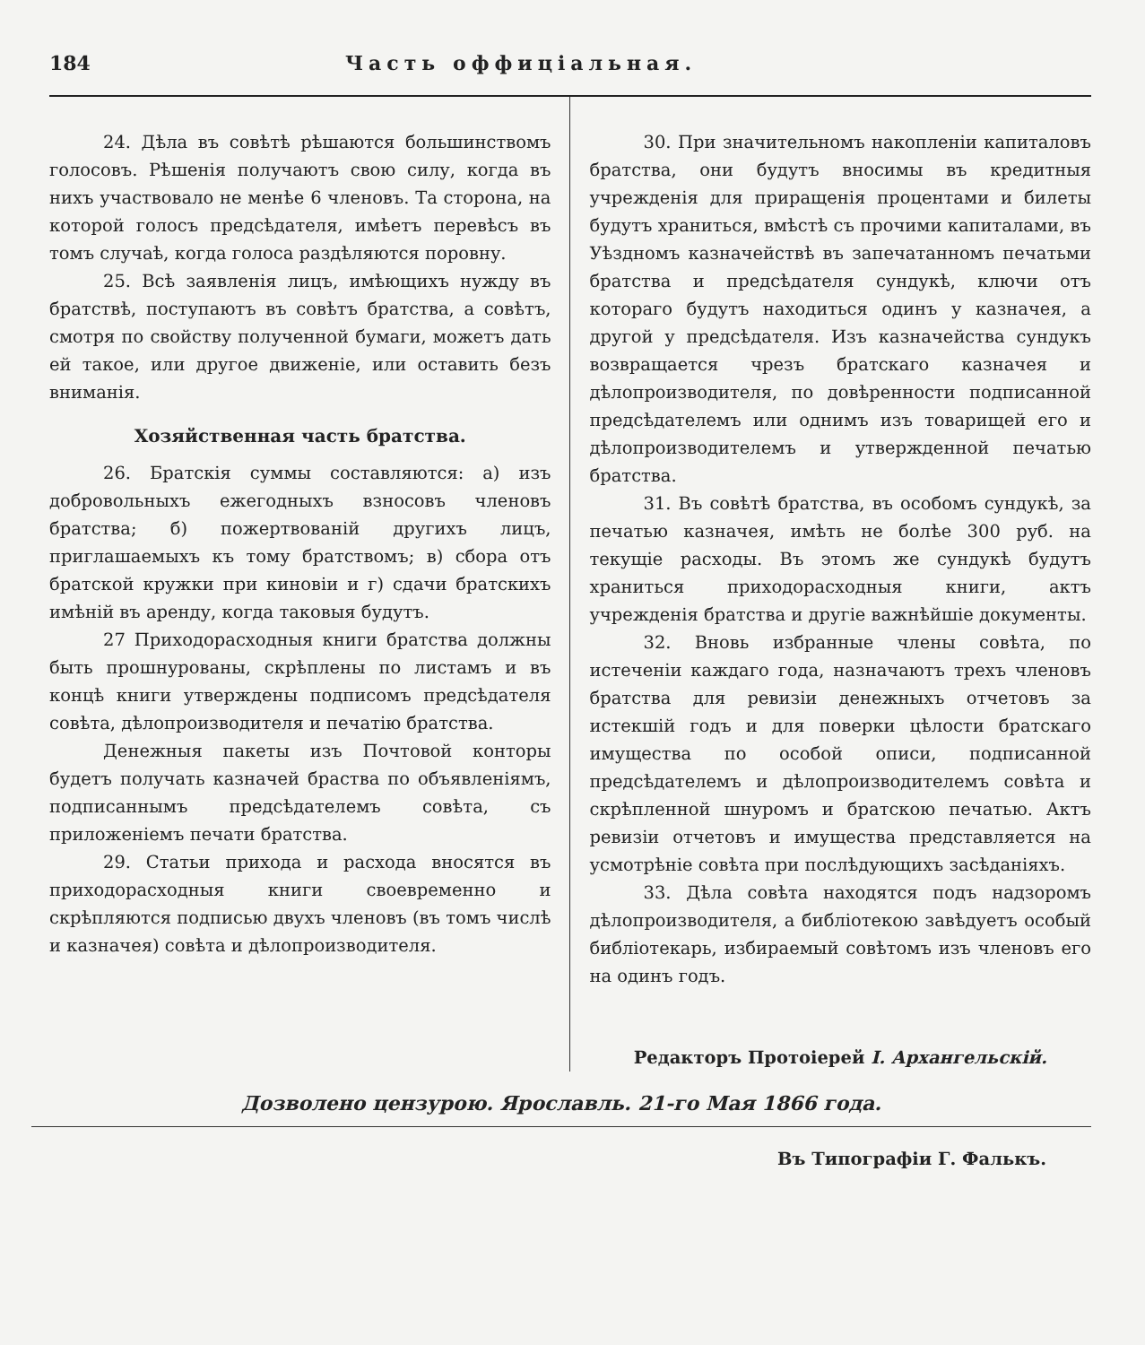184 Часть оффиціальная.
24. Дѣла въ совѣтѣ рѣшаются большинствомъ голосовъ. Рѣшенія получаютъ свою силу, когда въ нихъ участвовало не менѣе 6 членовъ. Та сторона, на которой голосъ предсѣдателя, имѣетъ перевѣсъ въ томъ случаѣ, когда голоса раздѣляются поровну.
25. Всѣ заявленія лицъ, имѣющихъ нужду въ братствѣ, поступаютъ въ совѣтъ братства, а совѣтъ, смотря по свойству полученной бумаги, можетъ дать ей такое, или другое движеніе, или оставить безъ вниманія.
Хозяйственная часть братства.
26. Братскія суммы составляются: а) изъ добровольныхъ ежегодныхъ взносовъ членовъ братства; б) пожертвованій другихъ лицъ, приглашаемыхъ къ тому братствомъ; в) сбора отъ братской кружки при киновіи и г) сдачи братскихъ имѣній въ аренду, когда таковыя будутъ.
27 Приходорасходныя книги братства должны быть прошнурованы, скрѣплены по листамъ и въ концѣ книги утверждены подписомъ предсѣдателя совѣта, дѣлопроизводителя и печатію братства.
Денежныя пакеты изъ Почтовой конторы будетъ получать казначей браства по объявленіямъ, подписаннымъ предсѣдателемъ совѣта, съ приложеніемъ печати братства.
29. Статьи прихода и расхода вносятся въ приходорасходныя книги своевременно и скрѣпляются подписью двухъ членовъ (въ томъ числѣ и казначея) совѣта и дѣлопроизводителя.
30. При значительномъ накопленіи капиталовъ братства, они будутъ вносимы въ кредитныя учрежденія для приращенія процентами и билеты будутъ храниться, вмѣстѣ съ прочими капиталами, въ Уѣздномъ казначействѣ въ запечатанномъ печатьми братства и предсѣдателя сундукѣ, ключи отъ котораго будутъ находиться одинъ у казначея, а другой у предсѣдателя. Изъ казначейства сундукъ возвращается чрезъ братскаго казначея и дѣлопроизводителя, по довѣренности подписанной предсѣдателемъ или однимъ изъ товарищей его и дѣлопроизводителемъ и утвержденной печатью братства.
31. Въ совѣтѣ братства, въ особомъ сундукѣ, за печатью казначея, имѣть не болѣе 300 руб. на текущіе расходы. Въ этомъ же сундукѣ будутъ храниться приходорасходныя книги, актъ учрежденія братства и другіе важнѣйшіе документы.
32. Вновь избранные члены совѣта, по истеченіи каждаго года, назначаютъ трехъ членовъ братства для ревизіи денежныхъ отчетовъ за истекшій годъ и для поверки цѣлости братскаго имущества по особой описи, подписанной предсѣдателемъ и дѣлопроизводителемъ совѣта и скрѣпленной шнуромъ и братскою печатью. Актъ ревизіи отчетовъ и имущества представляется на усмотрѣніе совѣта при послѣдующихъ засѣданіяхъ.
33. Дѣла совѣта находятся подъ надзоромъ дѣлопроизводителя, а библіотекою завѣдуетъ особый библіотекарь, избираемый совѣтомъ изъ членовъ его на одинъ годъ.
Редакторъ Протоіерей І. Архангельскій.
Дозволено цензурою. Ярославль. 21-го Мая 1866 года.
Въ Типографіи Г. Фалькъ.